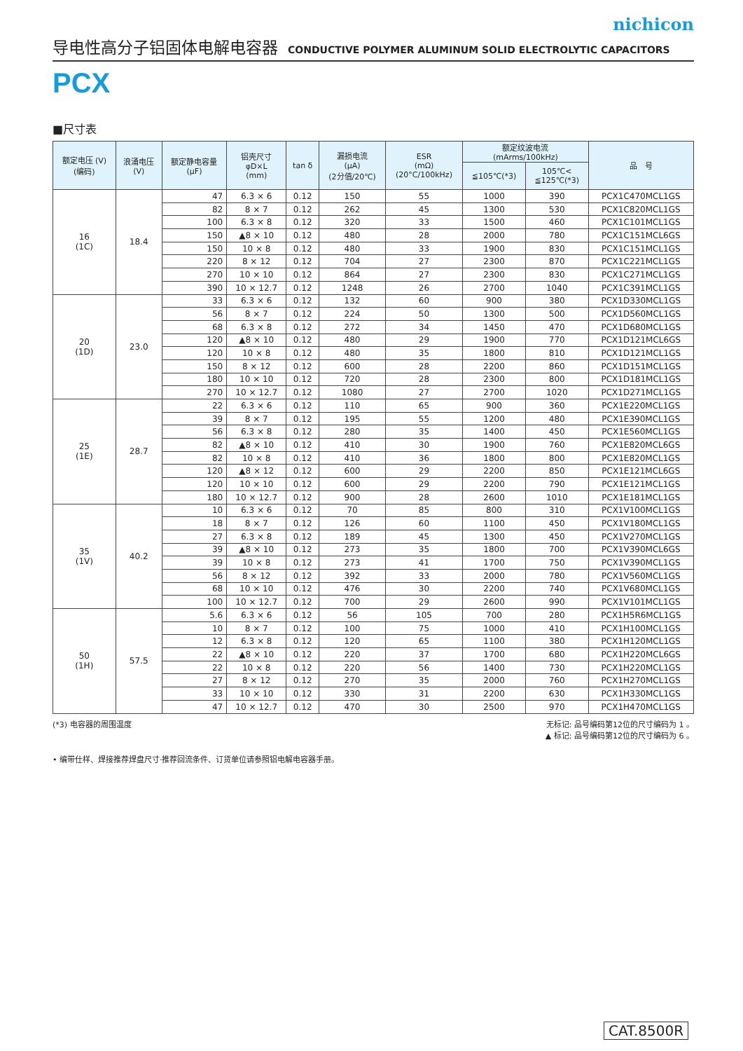nichicon
导电性高分子铝固体电解电容器 CONDUCTIVE POLYMER ALUMINUM SOLID ELECTROLYTIC CAPACITORS
PCX
■尺寸表
| 额定电压 (V) (编码) | 浪涌电压 (V) | 额定静电容量 (μF) | 铝壳尺寸 φD×L (mm) | tan δ | 漏损电流 (μA) (2分值/20℃) | ESR (mΩ) (20°C/100kHz) | 额定纹波电流 (mArms/100kHz) | | 品 号 |
| --- | --- | --- | --- | --- | --- | --- | --- | --- | --- |
| | | | | | | | ≦105℃(*3) | 105℃< ≦125℃(*3) | |
| 16 (1C) | 18.4 | 47 | 6.3 × 6 | 0.12 | 150 | 55 | 1000 | 390 | PCX1C470MCL1GS |
| | | 82 | 8 × 7 | 0.12 | 262 | 45 | 1300 | 530 | PCX1C820MCL1GS |
| | | 100 | 6.3 × 8 | 0.12 | 320 | 33 | 1500 | 460 | PCX1C101MCL1GS |
| | | 150 | ▲8 × 10 | 0.12 | 480 | 28 | 2000 | 780 | PCX1C151MCL6GS |
| | | 150 | 10 × 8 | 0.12 | 480 | 33 | 1900 | 830 | PCX1C151MCL1GS |
| | | 220 | 8 × 12 | 0.12 | 704 | 27 | 2300 | 870 | PCX1C221MCL1GS |
| | | 270 | 10 × 10 | 0.12 | 864 | 27 | 2300 | 830 | PCX1C271MCL1GS |
| | | 390 | 10 × 12.7 | 0.12 | 1248 | 26 | 2700 | 1040 | PCX1C391MCL1GS |
| 20 (1D) | 23.0 | 33 | 6.3 × 6 | 0.12 | 132 | 60 | 900 | 380 | PCX1D330MCL1GS |
| | | 56 | 8 × 7 | 0.12 | 224 | 50 | 1300 | 500 | PCX1D560MCL1GS |
| | | 68 | 6.3 × 8 | 0.12 | 272 | 34 | 1450 | 470 | PCX1D680MCL1GS |
| | | 120 | ▲8 × 10 | 0.12 | 480 | 29 | 1900 | 770 | PCX1D121MCL6GS |
| | | 120 | 10 × 8 | 0.12 | 480 | 35 | 1800 | 810 | PCX1D121MCL1GS |
| | | 150 | 8 × 12 | 0.12 | 600 | 28 | 2200 | 860 | PCX1D151MCL1GS |
| | | 180 | 10 × 10 | 0.12 | 720 | 28 | 2300 | 800 | PCX1D181MCL1GS |
| | | 270 | 10 × 12.7 | 0.12 | 1080 | 27 | 2700 | 1020 | PCX1D271MCL1GS |
| 25 (1E) | 28.7 | 22 | 6.3 × 6 | 0.12 | 110 | 65 | 900 | 360 | PCX1E220MCL1GS |
| | | 39 | 8 × 7 | 0.12 | 195 | 55 | 1200 | 480 | PCX1E390MCL1GS |
| | | 56 | 6.3 × 8 | 0.12 | 280 | 35 | 1400 | 450 | PCX1E560MCL1GS |
| | | 82 | ▲8 × 10 | 0.12 | 410 | 30 | 1900 | 760 | PCX1E820MCL6GS |
| | | 82 | 10 × 8 | 0.12 | 410 | 36 | 1800 | 800 | PCX1E820MCL1GS |
| | | 120 | ▲8 × 12 | 0.12 | 600 | 29 | 2200 | 850 | PCX1E121MCL6GS |
| | | 120 | 10 × 10 | 0.12 | 600 | 29 | 2200 | 790 | PCX1E121MCL1GS |
| | | 180 | 10 × 12.7 | 0.12 | 900 | 28 | 2600 | 1010 | PCX1E181MCL1GS |
| 35 (1V) | 40.2 | 10 | 6.3 × 6 | 0.12 | 70 | 85 | 800 | 310 | PCX1V100MCL1GS |
| | | 18 | 8 × 7 | 0.12 | 126 | 60 | 1100 | 450 | PCX1V180MCL1GS |
| | | 27 | 6.3 × 8 | 0.12 | 189 | 45 | 1300 | 450 | PCX1V270MCL1GS |
| | | 39 | ▲8 × 10 | 0.12 | 273 | 35 | 1800 | 700 | PCX1V390MCL6GS |
| | | 39 | 10 × 8 | 0.12 | 273 | 41 | 1700 | 750 | PCX1V390MCL1GS |
| | | 56 | 8 × 12 | 0.12 | 392 | 33 | 2000 | 780 | PCX1V560MCL1GS |
| | | 68 | 10 × 10 | 0.12 | 476 | 30 | 2200 | 740 | PCX1V680MCL1GS |
| | | 100 | 10 × 12.7 | 0.12 | 700 | 29 | 2600 | 990 | PCX1V101MCL1GS |
| 50 (1H) | 57.5 | 5.6 | 6.3 × 6 | 0.12 | 56 | 105 | 700 | 280 | PCX1H5R6MCL1GS |
| | | 10 | 8 × 7 | 0.12 | 100 | 75 | 1000 | 410 | PCX1H100MCL1GS |
| | | 12 | 6.3 × 8 | 0.12 | 120 | 65 | 1100 | 380 | PCX1H120MCL1GS |
| | | 22 | ▲8 × 10 | 0.12 | 220 | 37 | 1700 | 680 | PCX1H220MCL6GS |
| | | 22 | 10 × 8 | 0.12 | 220 | 56 | 1400 | 730 | PCX1H220MCL1GS |
| | | 27 | 8 × 12 | 0.12 | 270 | 35 | 2000 | 760 | PCX1H270MCL1GS |
| | | 33 | 10 × 10 | 0.12 | 330 | 31 | 2200 | 630 | PCX1H330MCL1GS |
| | | 47 | 10 × 12.7 | 0.12 | 470 | 30 | 2500 | 970 | PCX1H470MCL1GS |
(*3) 电容器的周围温度 无标记: 品号编码第12位的尺寸编码为 1 。
▲ 标记: 品号编码第12位的尺寸编码为 6 。
• 编带仕样、焊接推荐焊盘尺寸·推荐回流条件、订货单位请参照铝电解电容器手册。
CAT.8500R